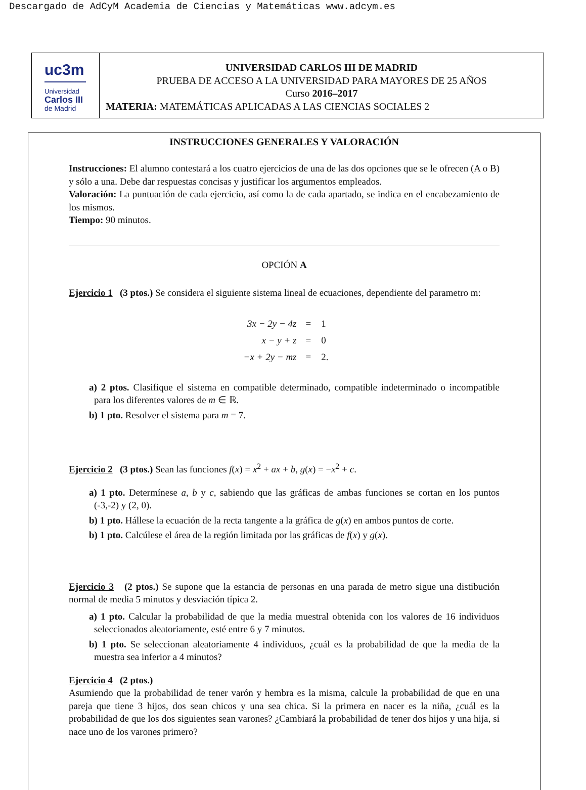Descargado de AdCyM Academia de Ciencias y Matemáticas www.adcym.es
uc3m
Universidad
Carlos III
de Madrid
UNIVERSIDAD CARLOS III DE MADRID
PRUEBA DE ACCESO A LA UNIVERSIDAD PARA MAYORES DE 25 AÑOS
Curso 2016–2017
MATERIA: MATEMÁTICAS APLICADAS A LAS CIENCIAS SOCIALES 2
INSTRUCCIONES GENERALES Y VALORACIÓN
Instrucciones: El alumno contestará a los cuatro ejercicios de una de las dos opciones que se le ofrecen (A o B) y sólo a una. Debe dar respuestas concisas y justificar los argumentos empleados.
Valoración: La puntuación de cada ejercicio, así como la de cada apartado, se indica en el encabezamiento de los mismos.
Tiempo: 90 minutos.
OPCIÓN A
Ejercicio 1 (3 ptos.) Se considera el siguiente sistema lineal de ecuaciones, dependiente del parametro m:
| 3x − 2y − 4z | = | 1 |
| x − y + z | = | 0 |
| −x + 2y − mz | = | 2. |
a) 2 ptos. Clasifique el sistema en compatible determinado, compatible indeterminado o incompatible para los diferentes valores de m ∈ ℝ.
b) 1 pto. Resolver el sistema para m = 7.
Ejercicio 2 (3 ptos.) Sean las funciones f(x) = x<sup>2</sup> + ax + b, g(x) = −x<sup>2</sup> + c.
a) 1 pto. Determínese a, b y c, sabiendo que las gráficas de ambas funciones se cortan en los puntos (-3,-2) y (2, 0).
b) 1 pto. Hállese la ecuación de la recta tangente a la gráfica de g(x) en ambos puntos de corte.
b) 1 pto. Calcúlese el área de la región limitada por las gráficas de f(x) y g(x).
Ejercicio 3 (2 ptos.) Se supone que la estancia de personas en una parada de metro sigue una distibución normal de media 5 minutos y desviación típica 2.
a) 1 pto. Calcular la probabilidad de que la media muestral obtenida con los valores de 16 individuos seleccionados aleatoriamente, esté entre 6 y 7 minutos.
b) 1 pto. Se seleccionan aleatoriamente 4 individuos, ¿cuál es la probabilidad de que la media de la muestra sea inferior a 4 minutos?
Ejercicio 4 (2 ptos.)
Asumiendo que la probabilidad de tener varón y hembra es la misma, calcule la probabilidad de que en una pareja que tiene 3 hijos, dos sean chicos y una sea chica. Si la primera en nacer es la niña, ¿cuál es la probabilidad de que los dos siguientes sean varones? ¿Cambiará la probabilidad de tener dos hijos y una hija, si nace uno de los varones primero?